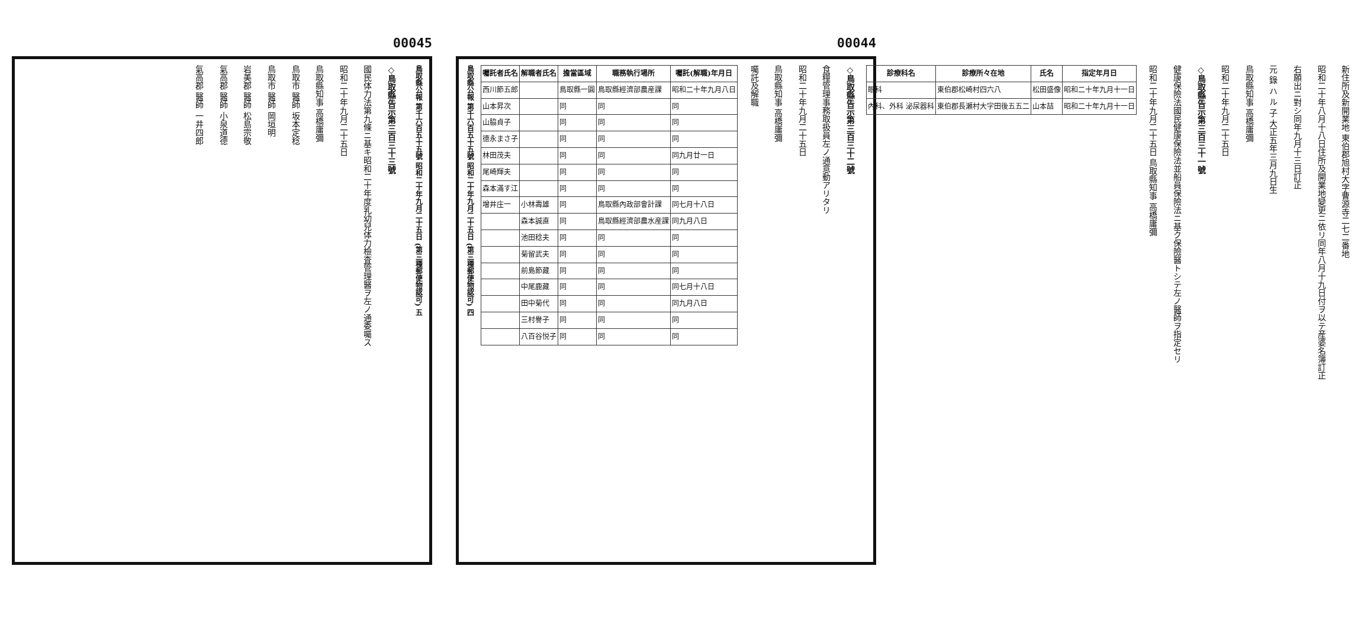00045
◇鳥取縣告示第三百三十三號
國民体力法第九條ニ基キ昭和二十年度乳幼兒体力檢査管理醫ヲ左ノ通委囑ス
昭和二十年九月二十五日
鳥取縣知事 高橋庸彌
鳥取市 醫師 坂本定稔
鳥取市 醫師 岡垣明
岩美郡 醫師 松島宗敬
氣高郡 醫師 小泉道德
氣高郡 醫師 一井四郎
鳥取縣公報 第千六百五十五號 昭和二十年九月二十五日 (第三種郵便物認可) 五
00044
鳥取縣公報 第千六百五十五號 昭和二十年九月二十五日 (第三種郵便物認可) 四
新住所及新開業地 東伯郡旭村大字曹源寺二七二番地
昭和二十年八月十八日住所及開業地變更ニ依リ同年八月十九日付ヲ以テ産婆名簿訂正
右願出ニ對シ同年九月十三日訂正
元 錄 ハ ル 子 大正五年三月九日生
鳥取縣知事 高橋庸彌
昭和二十年九月二十五日
◇鳥取縣告示第三百三十一號
健康保險法國民健康保險法並船員保險法ニ基ク保險醫トシテ左ノ醫師ヲ指定セリ
昭和二十年九月二十五日 鳥取縣知事 高橋庸彌
| 診療科名 | 診療所々在地 | 氏名 | 指定年月日 |
| --- | --- | --- | --- |
| 眼科 | 東伯郡松崎村四六八 | 松田盛像 | 昭和二十年九月十一日 |
| 內科、外科 泌尿器科 | 東伯郡長瀬村大字田後五五二 | 山本喆 | 昭和二十年九月十一日 |
◇鳥取縣告示第三百三十二號
食糧管理事務取扱員左ノ通意動アリタリ
昭和二十年九月二十五日
鳥取縣知事 高橋庸彌
囑託及解職
| 囑託者氏名 | 解職者氏名 | 擔當區域 | 職務執行場所 | 囑託(解職)年月日 |
| --- | --- | --- | --- | --- |
| 西川節五郎 | | 鳥取縣一圓 | 鳥取縣經濟部農産課 | 昭和二十年九月八日 |
| 山本昇次 | | 同 | 同 | 同 |
| 山脇貞子 | | 同 | 同 | 同 |
| 德永まさ子 | | 同 | 同 | 同 |
| 林田茂夫 | | 同 | 同 | 同九月廿一日 |
| 尾崎輝夫 | | 同 | 同 | 同 |
| 森本滿す江 | | 同 | 同 | 同 |
| 增井庄一 | 小林壽雄 | 同 | 鳥取縣內政部會計課 | 同七月十八日 |
| | 森本誠直 | 同 | 鳥取縣經濟部農水産課 | 同九月八日 |
| | 池田稔夫 | 同 | 同 | 同 |
| | 菊留武夫 | 同 | 同 | 同 |
| | 前島節藏 | 同 | 同 | 同 |
| | 中尾鹿藏 | 同 | 同 | 同七月十八日 |
| | 田中菊代 | 同 | 同 | 同九月八日 |
| | 三村譽子 | 同 | 同 | 同 |
| | 八百谷悦子 | 同 | 同 | 同 |